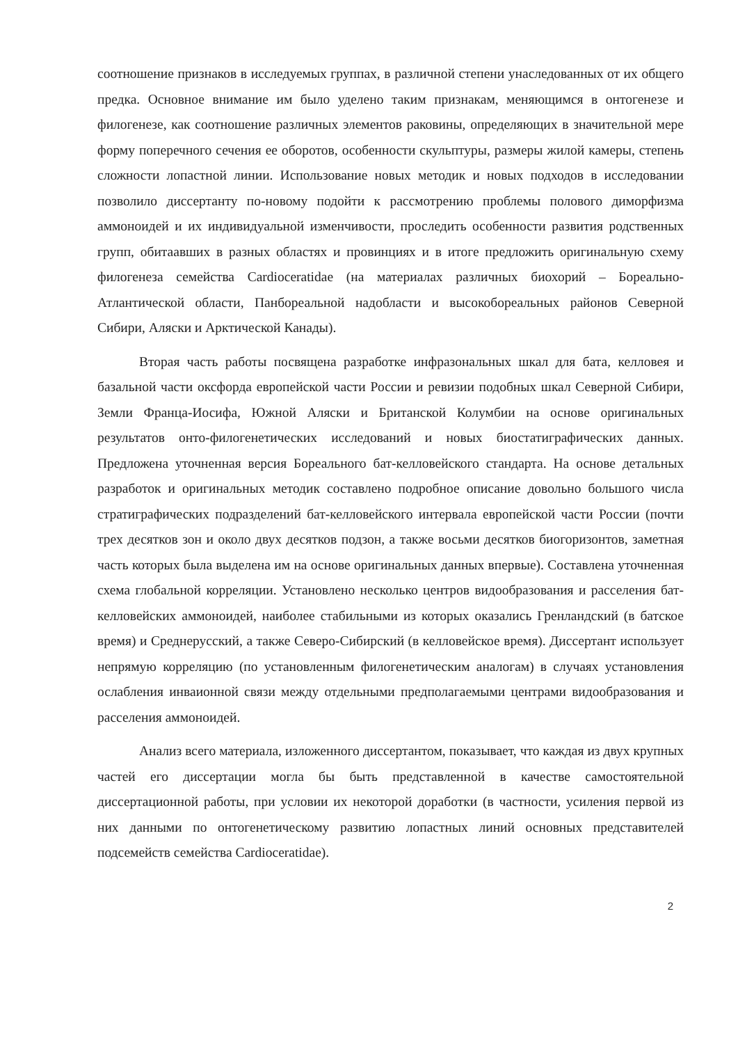соотношение признаков в исследуемых группах, в различной степени унаследованных от их общего предка. Основное внимание им было уделено таким признакам, меняющимся в онтогенезе и филогенезе, как соотношение различных элементов раковины, определяющих в значительной мере форму поперечного сечения ее оборотов, особенности скульптуры, размеры жилой камеры, степень сложности лопастной линии. Использование новых методик и новых подходов в исследовании позволило диссертанту по-новому подойти к рассмотрению проблемы полового диморфизма аммоноидей и их индивидуальной изменчивости, проследить особенности развития родственных групп, обитаавших в разных областях и провинциях и в итоге предложить оригинальную схему филогенеза семейства Cardioceratidae (на материалах различных биохорий – Бореально-Атлантической области, Панбореальной надобласти и высокобореальных районов Северной Сибири, Аляски и Арктической Канады).
Вторая часть работы посвящена разработке инфразональных шкал для бата, келловея и базальной части оксфорда европейской части России и ревизии подобных шкал Северной Сибири, Земли Франца-Иосифа, Южной Аляски и Британской Колумбии на основе оригинальных результатов онто-филогенетических исследований и новых биостатиграфических данных. Предложена уточненная версия Бореального бат-келловейского стандарта. На основе детальных разработок и оригинальных методик составлено подробное описание довольно большого числа стратиграфических подразделений бат-келловейского интервала европейской части России (почти трех десятков зон и около двух десятков подзон, а также восьми десятков биогоризонтов, заметная часть которых была выделена им на основе оригинальных данных впервые). Составлена уточненная схема глобальной корреляции. Установлено несколько центров видообразования и расселения бат-келловейских аммоноидей, наиболее стабильными из которых оказались Гренландский (в батское время) и Среднерусский, а также Северо-Сибирский (в келловейское время). Диссертант использует непрямую корреляцию (по установленным филогенетическим аналогам) в случаях установления ослабления инваионной связи между отдельными предполагаемыми центрами видообразования и расселения аммоноидей.
Анализ всего материала, изложенного диссертантом, показывает, что каждая из двух крупных частей его диссертации могла бы быть представленной в качестве самостоятельной диссертационной работы, при условии их некоторой доработки (в частности, усиления первой из них данными по онтогенетическому развитию лопастных линий основных представителей подсемейств семейства Cardioceratidae).
2